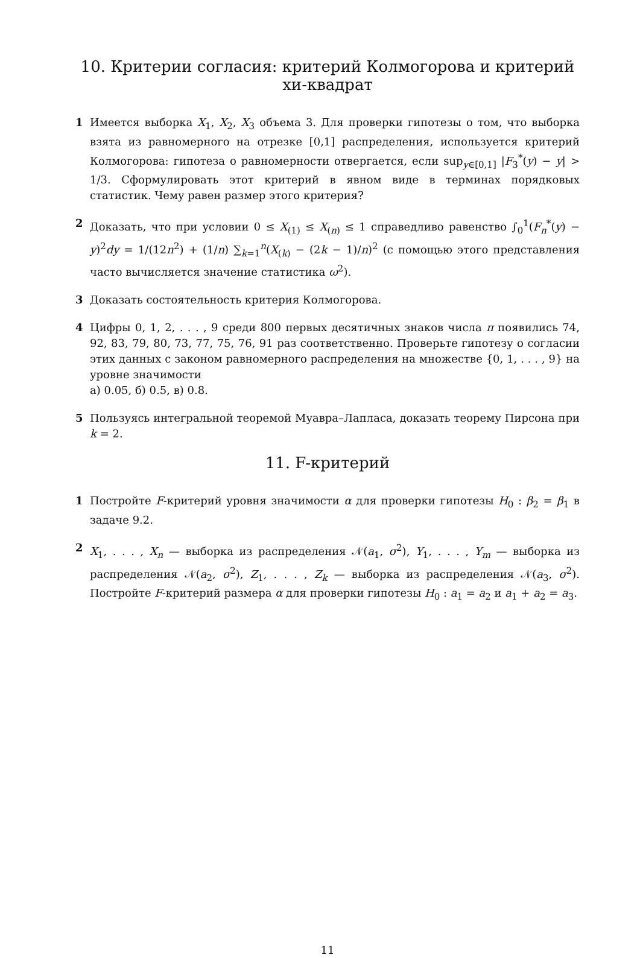10. Критерии согласия: критерий Колмогорова и критерий хи-квадрат
1 Имеется выборка X<sub>1</sub>, X<sub>2</sub>, X<sub>3</sub> объема 3. Для проверки гипотезы о том, что выборка взята из равномерного на отрезке [0,1] распределения, используется критерий Колмогорова: гипотеза о равномерности отвергается, если sup<sub>y∈[0,1]</sub> |F<sub>3</sub><sup>*</sup>(y) − y| > 1/3. Сформулировать этот критерий в явном виде в терминах порядковых статистик. Чему равен размер этого критерия?
2 Доказать, что при условии 0 ≤ X<sub>(1)</sub> ≤ X<sub>(n)</sub> ≤ 1 справедливо равенство ∫<sub>0</sub><sup>1</sup>(F<sub>n</sub><sup>*</sup>(y) − y)<sup>2</sup>dy = 1/(12n<sup>2</sup>) + (1/n) ∑<sub>k=1</sub><sup>n</sup>(X<sub>(k)</sub> − (2k − 1)/n)<sup>2</sup> (с помощью этого представления часто вычисляется значение статистика ω<sup>2</sup>).
3 Доказать состоятельность критерия Колмогорова.
4 Цифры 0, 1, 2, . . . , 9 среди 800 первых десятичных знаков числа π появились 74, 92, 83, 79, 80, 73, 77, 75, 76, 91 раз соответственно. Проверьте гипотезу о согласии этих данных с законом равномерного распределения на множестве {0, 1, . . . , 9} на уровне значимости
а) 0.05, б) 0.5, в) 0.8.
5 Пользуясь интегральной теоремой Муавра–Лапласа, доказать теорему Пирсона при k = 2.
11. F-критерий
1 Постройте F-критерий уровня значимости α для проверки гипотезы H<sub>0</sub> : β<sub>2</sub> = β<sub>1</sub> в задаче 9.2.
2 X<sub>1</sub>, . . . , X<sub>n</sub> — выборка из распределения 𝒩(a<sub>1</sub>, σ<sup>2</sup>), Y<sub>1</sub>, . . . , Y<sub>m</sub> — выборка из распределения 𝒩(a<sub>2</sub>, σ<sup>2</sup>), Z<sub>1</sub>, . . . , Z<sub>k</sub> — выборка из распределения 𝒩(a<sub>3</sub>, σ<sup>2</sup>). Постройте F-критерий размера α для проверки гипотезы H<sub>0</sub> : a<sub>1</sub> = a<sub>2</sub> и a<sub>1</sub> + a<sub>2</sub> = a<sub>3</sub>.
11